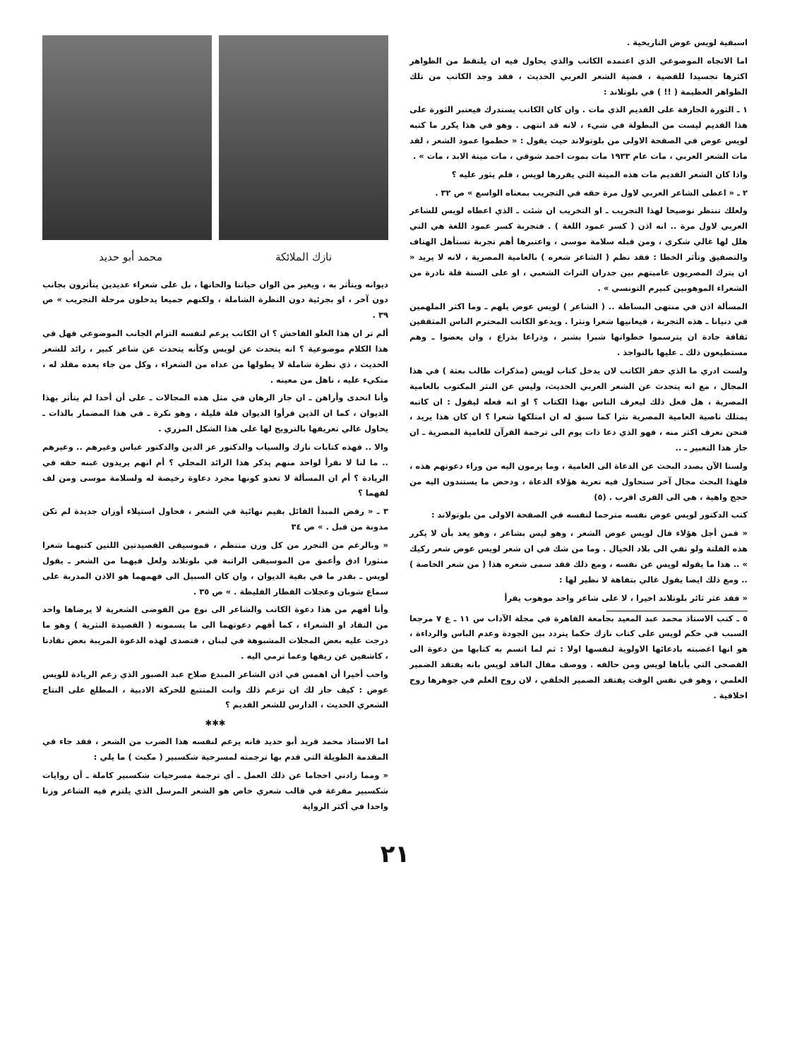اسبقية لويس عوض التاريخية .
اما الاتجاه الموضوعي الذي اعتمده الكاتب والذي يحاول فيه ان يلتقط من الظواهر اكثرها تجسيدا للقضية ، قضية الشعر العربي الحديث ، فقد وجد الكاتب من تلك الظواهر العظيمة ( !! ) في بلوتلاند :
١ ـ الثورة الجارفة على القديم الذي مات . وان كان الكاتب يستدرك فيعتبر الثورة على هذا القديم ليست من البطولة في شيء ، لانه قد انتهى . وهو في هذا يكرر ما كتبه لويس عوض في الصفحة الاولى من بلوتولاند حيث يقول : « حطموا عمود الشعر ، لقد مات الشعر العربي ، مات عام ١٩٣٣ مات بموت احمد شوقي ، مات ميتة الابد ، مات » .
واذا كان الشعر القديم مات هذه الميتة التي يقررها لويس ، فلم يثور عليه ؟
٢ ـ « اعطى الشاعر العربي لاول مرة حقه في التجريب بمعناه الواسع » ص ٣٢ .
ولعلك تنتظر توضيحا لهذا التجريب ـ او التخريب ان شئت ـ الذي اعطاه لويس للشاعر العربي لاول مرة .. انه اذن ( كسر عمود اللغة ) . فتجربة كسر عمود اللغة هي التي هلل لها غالي شكري ، ومن قبله سلامة موسى ، واعتبرها أهم تجربة تستأهل الهتاف والتصفيق وتأثر الخطا : فقد نظم ( الشاعر شعره ) بالعامية المصرية ، لانه لا يريد « ان يترك المصريون عاميتهم بين جدران التراث الشعبي ، او على السنة قلة نادرة من الشعراء الموهوبين كبيرم التونسي » .
المسألة اذن في منتهى البساطة .. ( الشاعر ) لويس عوض يلهم ـ وما اكثر الملهمين في دنيانا ـ هذه التجربة ، فيعانيها شعرا ونثرا . ويدعو الكاتب المحترم الناس المثقفين ثقافة جادة ان يترسموا خطواتها شبرا بشبر ، وذراعا بذراع ، وان يعضوا ـ وهم مستطيعون ذلك ـ عليها بالنواجذ .
ولست ادري ما الذي حفز الكاتب لان يدخل كتاب لويس (مذكرات طالب بعثة ) في هذا المجال ، مع انه يتحدث عن الشعر العربي الحديث، وليس عن النثر المكتوب بالعامية المصرية ، هل فعل ذلك ليعرف الناس بهذا الكتاب ؟ او انه فعله ليقول : ان كاتبه يمتلك ناصية العامية المصرية نثرا كما سبق له ان امتلكها شعرا ؟ ان كان هذا يريد ، فنحن نعرف اكثر منه ، فهو الذي دعا ذات يوم الى ترجمة القرآن للعامية المصرية ـ ان جاز هذا التعبير ـ ..
ولسنا الآن بصدد البحث عن الدعاة الى العامية ، وما يرمون اليه من وراء دعوتهم هذه ، فلهذا البحث مجال آخر سنحاول فيه تعرية هؤلاء الدعاة ، ودحض ما يستندون اليه من حجج واهية ، هي الى الفرى اقرب . (٥)
كتب الدكتور لويس عوض نفسه مترجما لنفسه في الصفحة الاولى من بلوتولاند :
« فمن أجل هؤلاء قال لويس عوض الشعر ، وهو ليس بشاعر ، وهو يعد بأن لا يكرر هذه الفلتة ولو نفي الى بلاد الخيال . وما من شك في ان شعر لويس عوض شعر ركيك » .. هذا ما يقوله لويس عن نفسه ، ومع ذلك فقد سمى شعره هذا ( من شعر الخاصة ) .. ومع ذلك ايضا يقول غالي بتفاهة لا نظير لها :
« فقد عثر ثائر بلوتلاند اخيرا ، لا على شاعر واحد موهوب يقرأ
٥ ـ كتب الاستاذ محمد عبد المعيد بجامعة القاهرة في مجلة الآداب س ١١ ـ ع ٧ مرجعا السبب في حكم لويس على كتاب نازك حكما يتردد بين الجودة وعدم الباس والرداءة ، هو انها اغضبته بادعائها الاولوية لنفسها اولا : ثم لما اتسم به كتابها من دعوة الى الفصحى التي يأباها لويس ومن حالفه . ووصف مقال الناقد لويس بانه يفتقد الضمير العلمي ، وهو في نفس الوقت يفتقد الضمير الخلقي ، لان روح العلم في جوهرها روح اخلاقية .
نازك الملائكة محمد أبو حديد
ديوانه ويتأثر به ، ويغير من الوان حياتنا والحانها ، بل على شعراء عديدين يتأثرون بجانب دون آخر ، او بجزئية دون النظرة الشاملة ، ولكنهم جميعا يدخلون مرحلة التجريب » ص ٣٩ .
ألم تر ان هذا الغلو الفاحش ؟ ان الكاتب يزعم لنفسه التزام الجانب الموضوعي فهل في هذا الكلام موضوعية ؟ انه يتحدث عن لويس وكأنه يتحدث عن شاعر كبير ، رائد للشعر الحديث ، ذي نظرة شاملة لا يطولها من عداه من الشعراء ، وكل من جاء بعده مقلد له ، متكيء عليه ، ناهل من معينه .
وأنا اتحدى وأراهن ـ ان جاز الرهان في مثل هذه المجالات ـ على أن أحدا لم يتأثر بهذا الديوان ، كما ان الذين قرأوا الديوان قلة قليلة ، وهو نكرة ـ في هذا المضمار بالذات ـ يحاول غالي تعريفها بالترويج لها على هذا الشكل المزري .
والا .. فهذه كتابات نازك والسياب والدكتور عز الدين والدكتور عباس وغيرهم .. وغيرهم .. ما لنا لا نقرأ لواحد منهم يذكر هذا الرائد المجلي ؟ أم انهم يريدون غبنه حقه في الريادة ؟ أم ان المسألة لا تعدو كونها مجرد دعاوة رخيصة له ولسلامة موسى ومن لف لفهما ؟
٣ ـ « رفض المبدأ القائل بقيم نهائية في الشعر ، فحاول استيلاء أوزان جديدة لم تكن مدونة من قبل . » ص ٣٤
« وبالرغم من التحرر من كل وزن منتظم ، فموسيقى القصيدتين اللتين كتبهما شعرا منثورا ادق وأعمق من الموسيقى الراتبة في بلوتلاند ولعل فيهما من الشعر ـ يقول لويس ـ بقدر ما في بقية الديوان ، وان كان السبيل الى فهمهما هو الاذن المدربة على سماع شوبان وعجلات القطار الفليظة . » ص ٣٥ .
وأنا أفهم من هذا دعوة الكاتب والشاعر الى نوع من الفوضى الشعرية لا يرضاها واحد من النقاد او الشعراء ، كما أفهم دعوتهما الى ما يسمونه ( القصيدة النثرية ) وهو ما درجت عليه بعض المجلات المشبوهة في لبنان ، فتصدى لهذه الدعوة المريبة بعض نقادنا ، كاشفين عن زيفها وعما ترمي اليه .
واحب أخيرا أن اهمس في اذن الشاعر المبدع صلاح عبد الصبور الذي زعم الريادة للويس عوض : كيف جاز لك ان تزعم ذلك وانت المتتبع للحركة الادبية ، المطلع على النتاج الشعري الحديث ، الدارس للشعر القديم ؟
✱✱✱
اما الاستاذ محمد فريد أبو حديد فانه يزعم لنفسه هذا الضرب من الشعر ، فقد جاء في المقدمة الطويلة التي قدم بها ترجمته لمسرحية شكسبير ( مكبث ) ما يلي :
« ومما زادني احجاما عن ذلك العمل ـ أي ترجمة مسرحيات شكسبير كاملة ـ أن روايات شكسبير مفرغة في قالب شعري خاص هو الشعر المرسل الذي يلتزم فيه الشاعر وزنا واحدا في أكثر الرواية
٢١